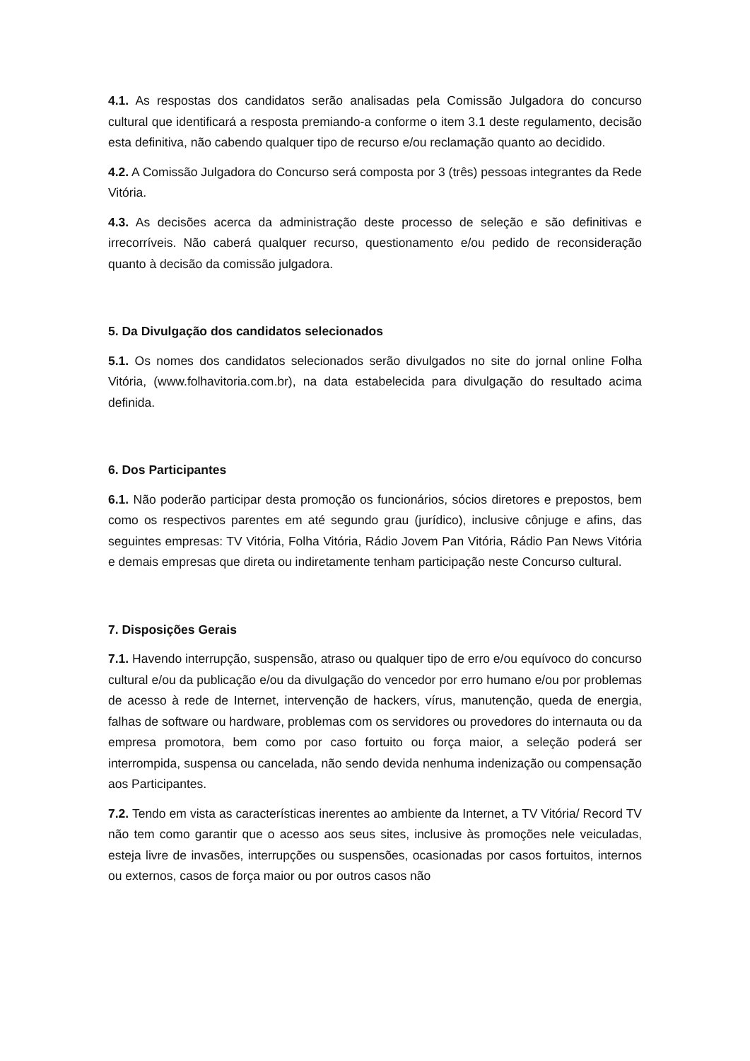4.1. As respostas dos candidatos serão analisadas pela Comissão Julgadora do concurso cultural que identificará a resposta premiando-a conforme o item 3.1 deste regulamento, decisão esta definitiva, não cabendo qualquer tipo de recurso e/ou reclamação quanto ao decidido.
4.2. A Comissão Julgadora do Concurso será composta por 3 (três) pessoas integrantes da Rede Vitória.
4.3. As decisões acerca da administração deste processo de seleção e são definitivas e irrecorríveis. Não caberá qualquer recurso, questionamento e/ou pedido de reconsideração quanto à decisão da comissão julgadora.
5. Da Divulgação dos candidatos selecionados
5.1. Os nomes dos candidatos selecionados serão divulgados no site do jornal online Folha Vitória, (www.folhavitoria.com.br), na data estabelecida para divulgação do resultado acima definida.
6. Dos Participantes
6.1. Não poderão participar desta promoção os funcionários, sócios diretores e prepostos, bem como os respectivos parentes em até segundo grau (jurídico), inclusive cônjuge e afins, das seguintes empresas: TV Vitória, Folha Vitória, Rádio Jovem Pan Vitória, Rádio Pan News Vitória e demais empresas que direta ou indiretamente tenham participação neste Concurso cultural.
7. Disposições Gerais
7.1. Havendo interrupção, suspensão, atraso ou qualquer tipo de erro e/ou equívoco do concurso cultural e/ou da publicação e/ou da divulgação do vencedor por erro humano e/ou por problemas de acesso à rede de Internet, intervenção de hackers, vírus, manutenção, queda de energia, falhas de software ou hardware, problemas com os servidores ou provedores do internauta ou da empresa promotora, bem como por caso fortuito ou força maior, a seleção poderá ser interrompida, suspensa ou cancelada, não sendo devida nenhuma indenização ou compensação aos Participantes.
7.2. Tendo em vista as características inerentes ao ambiente da Internet, a TV Vitória/ Record TV não tem como garantir que o acesso aos seus sites, inclusive às promoções nele veiculadas, esteja livre de invasões, interrupções ou suspensões, ocasionadas por casos fortuitos, internos ou externos, casos de força maior ou por outros casos não